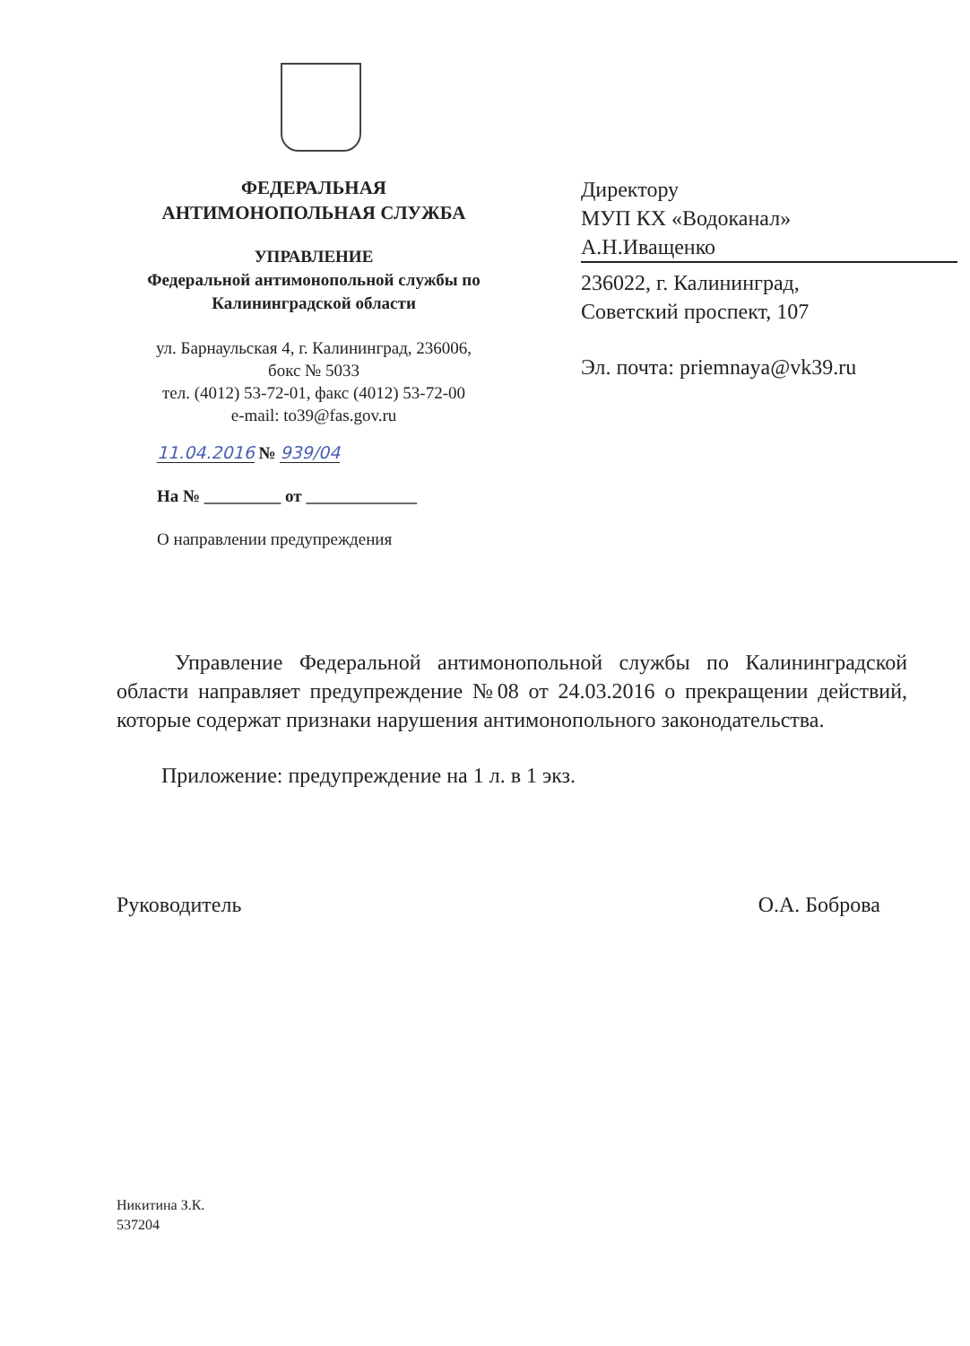ФЕДЕРАЛЬНАЯ
АНТИМОНОПОЛЬНАЯ СЛУЖБА
УПРАВЛЕНИЕ
Федеральной антимонопольной службы по
Калининградской области
ул. Барнаульская 4, г. Калининград, 236006,
бокс № 5033
тел. (4012) 53-72-01, факс (4012) 53-72-00
e-mail: to39@fas.gov.ru
11.04.2016 № 939/04
На № _________ от _____________
О направлении предупреждения
Директору
МУП КХ «Водоканал»
А.Н.Иващенко
236022, г. Калининград,
Советский проспект, 107
Эл. почта: priemnaya@vk39.ru
Управление Федеральной антимонопольной службы по Калининградской области направляет предупреждение №08 от 24.03.2016 о прекращении действий, которые содержат признаки нарушения антимонопольного законодательства.
Приложение: предупреждение на 1 л. в 1 экз.
Руководитель О.А. Боброва
Никитина З.К.
537204